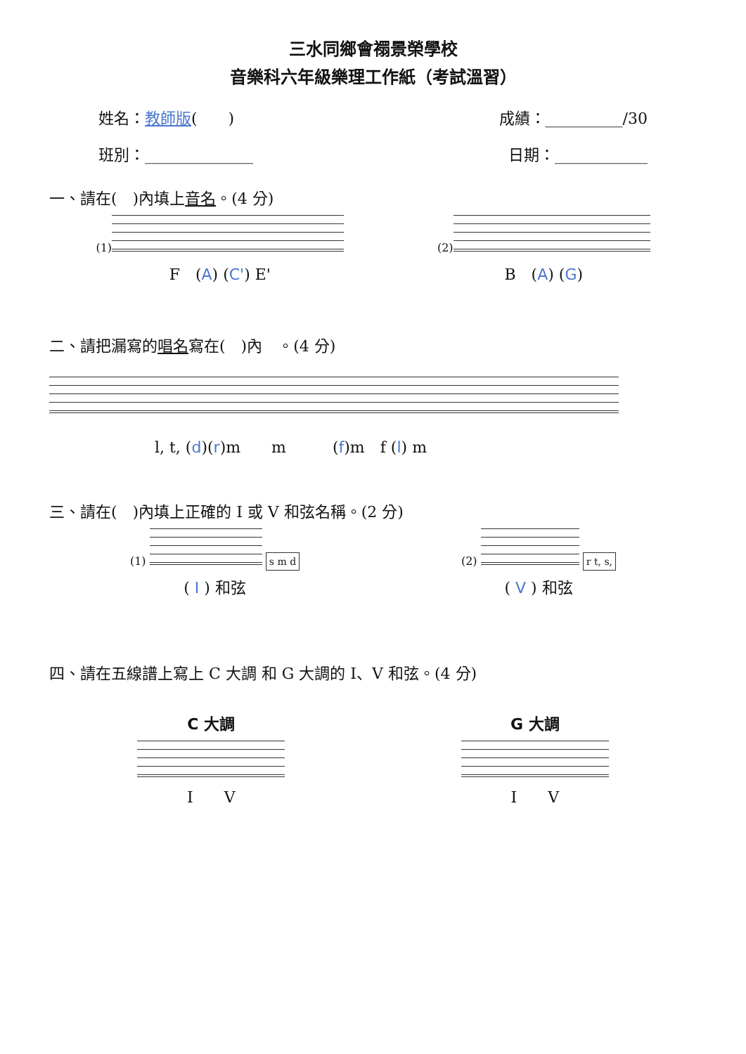三水同鄉會禤景榮學校
音樂科六年級樂理工作紙（考試溫習）
姓名：教師版(　　) 成績：__________/30
班別：______________ 日期：____________
一、請在(　)內填上音名。(4 分)
(1)
F　(A) (C') E'
(2)
B　(A) (G)
二、請把漏寫的唱名寫在(　)內　。(4 分)
l, t, (d)(r)m　　m　　　(f)m　f (l) m
三、請在(　)內填上正確的 I 或 V 和弦名稱。(2 分)
(1)
s m d
( I ) 和弦
(2)
r t, s,
( V ) 和弦
四、請在五線譜上寫上 C 大調 和 G 大調的 I、V 和弦。(4 分)
C 大調
I　　V
G 大調
I　　V